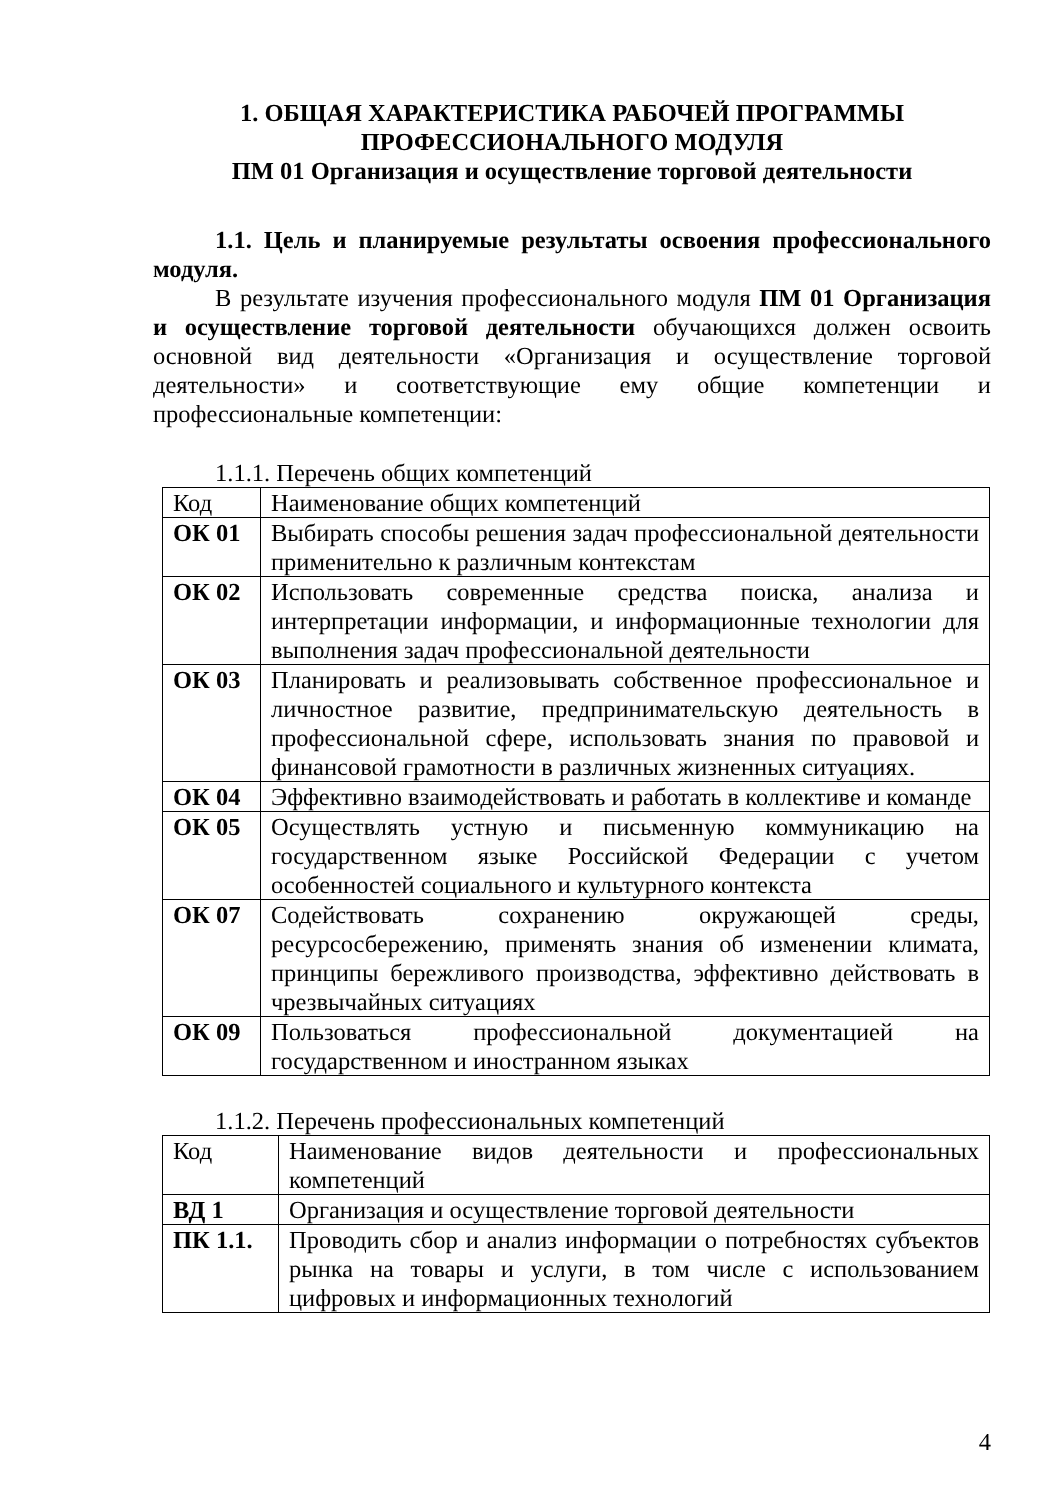1. ОБЩАЯ ХАРАКТЕРИСТИКА РАБОЧЕЙ ПРОГРАММЫ
ПРОФЕССИОНАЛЬНОГО МОДУЛЯ
ПМ 01 Организация и осуществление торговой деятельности
1.1. Цель и планируемые результаты освоения профессионального модуля.
В результате изучения профессионального модуля ПМ 01 Организация и осуществление торговой деятельности обучающихся должен освоить основной вид деятельности «Организация и осуществление торговой деятельности» и соответствующие ему общие компетенции и профессиональные компетенции:
1.1.1. Перечень общих компетенций
| Код | Наименование общих компетенций |
| ОК 01 | Выбирать способы решения задач профессиональной деятельности применительно к различным контекстам |
| ОК 02 | Использовать современные средства поиска, анализа и интерпретации информации, и информационные технологии для выполнения задач профессиональной деятельности |
| ОК 03 | Планировать и реализовывать собственное профессиональное и личностное развитие, предпринимательскую деятельность в профессиональной сфере, использовать знания по правовой и финансовой грамотности в различных жизненных ситуациях. |
| ОК 04 | Эффективно взаимодействовать и работать в коллективе и команде |
| ОК 05 | Осуществлять устную и письменную коммуникацию на государственном языке Российской Федерации с учетом особенностей социального и культурного контекста |
| ОК 07 | Содействовать сохранению окружающей среды, ресурсосбережению, применять знания об изменении климата, принципы бережливого производства, эффективно действовать в чрезвычайных ситуациях |
| ОК 09 | Пользоваться профессиональной документацией на государственном и иностранном языках |
1.1.2. Перечень профессиональных компетенций
| Код | Наименование видов деятельности и профессиональных компетенций |
| ВД 1 | Организация и осуществление торговой деятельности |
| ПК 1.1. | Проводить сбор и анализ информации о потребностях субъектов рынка на товары и услуги, в том числе с использованием цифровых и информационных технологий |
4